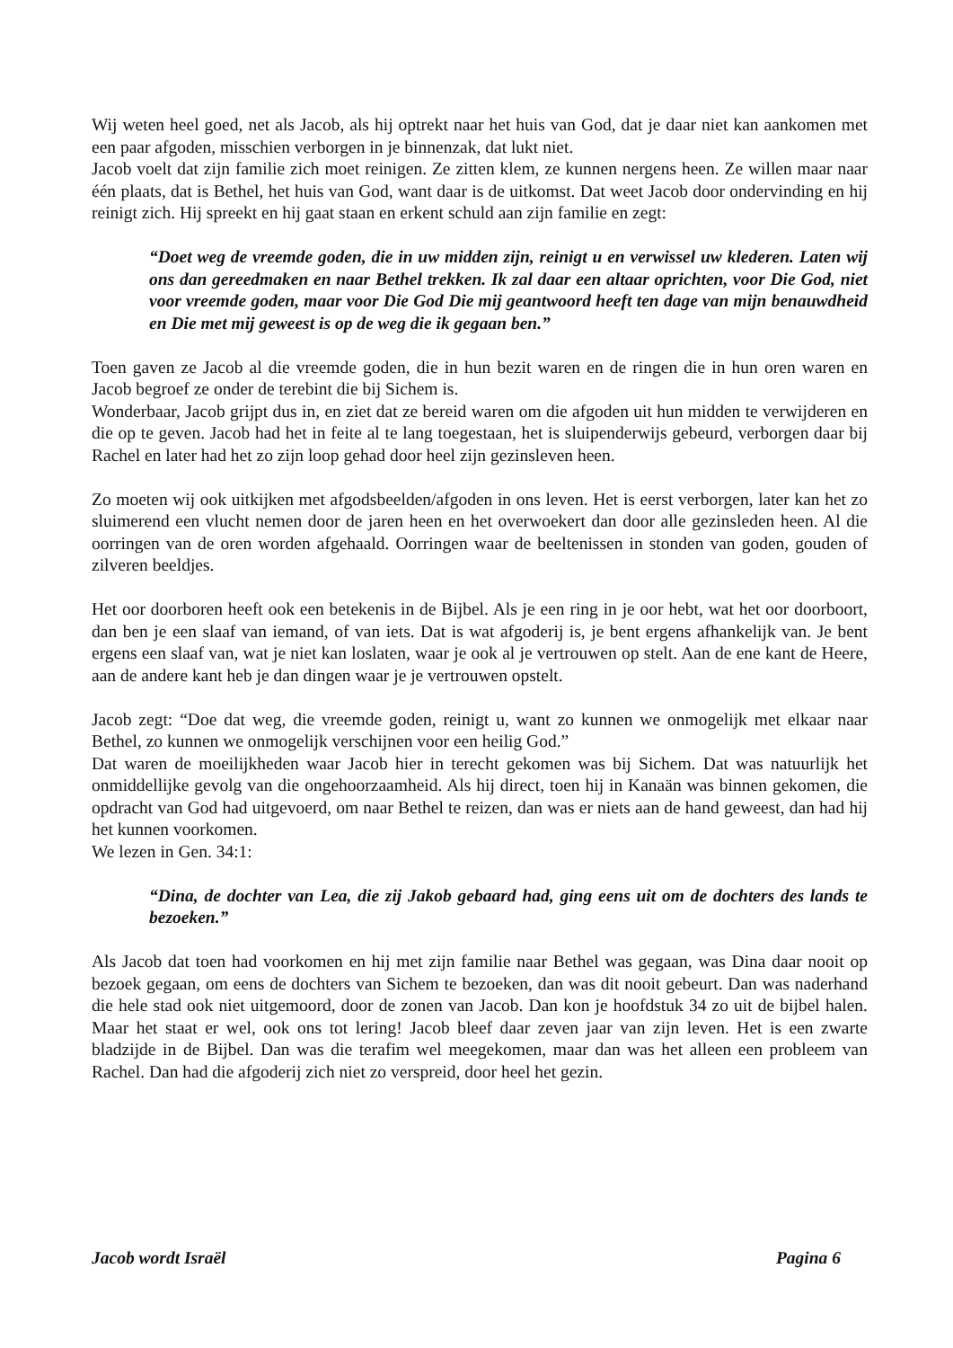Wij weten heel goed, net als Jacob, als hij optrekt naar het huis van God, dat je daar niet kan aankomen met een paar afgoden, misschien verborgen in je binnenzak, dat lukt niet.
Jacob voelt dat zijn familie zich moet reinigen. Ze zitten klem, ze kunnen nergens heen. Ze willen maar naar één plaats, dat is Bethel, het huis van God, want daar is de uitkomst. Dat weet Jacob door ondervinding en hij reinigt zich. Hij spreekt en hij gaat staan en erkent schuld aan zijn familie en zegt:
“Doet weg de vreemde goden, die in uw midden zijn, reinigt u en verwissel uw klederen. Laten wij ons dan gereedmaken en naar Bethel trekken. Ik zal daar een altaar oprichten, voor Die God, niet voor vreemde goden, maar voor Die God Die mij geantwoord heeft ten dage van mijn benauwdheid en Die met mij geweest is op de weg die ik gegaan ben.”
Toen gaven ze Jacob al die vreemde goden, die in hun bezit waren en de ringen die in hun oren waren en Jacob begroef ze onder de terebint die bij Sichem is.
Wonderbaar, Jacob grijpt dus in, en ziet dat ze bereid waren om die afgoden uit hun midden te verwijderen en die op te geven. Jacob had het in feite al te lang toegestaan, het is sluipenderwijs gebeurd, verborgen daar bij Rachel en later had het zo zijn loop gehad door heel zijn gezinsleven heen.
Zo moeten wij ook uitkijken met afgodsbeelden/afgoden in ons leven. Het is eerst verborgen, later kan het zo sluimerend een vlucht nemen door de jaren heen en het overwoekert dan door alle gezinsleden heen. Al die oorringen van de oren worden afgehaald. Oorringen waar de beeltenissen in stonden van goden, gouden of zilveren beeldjes.
Het oor doorboren heeft ook een betekenis in de Bijbel. Als je een ring in je oor hebt, wat het oor doorboort, dan ben je een slaaf van iemand, of van iets. Dat is wat afgoderij is, je bent ergens afhankelijk van. Je bent ergens een slaaf van, wat je niet kan loslaten, waar je ook al je vertrouwen op stelt. Aan de ene kant de Heere, aan de andere kant heb je dan dingen waar je je vertrouwen opstelt.
Jacob zegt: “Doe dat weg, die vreemde goden, reinigt u, want zo kunnen we onmogelijk met elkaar naar Bethel, zo kunnen we onmogelijk verschijnen voor een heilig God.”
Dat waren de moeilijkheden waar Jacob hier in terecht gekomen was bij Sichem. Dat was natuurlijk het onmiddellijke gevolg van die ongehoorzaamheid. Als hij direct, toen hij in Kanaän was binnen gekomen, die opdracht van God had uitgevoerd, om naar Bethel te reizen, dan was er niets aan de hand geweest, dan had hij het kunnen voorkomen.
We lezen in Gen. 34:1:
“Dina, de dochter van Lea, die zij Jakob gebaard had, ging eens uit om de dochters des lands te bezoeken.”
Als Jacob dat toen had voorkomen en hij met zijn familie naar Bethel was gegaan, was Dina daar nooit op bezoek gegaan, om eens de dochters van Sichem te bezoeken, dan was dit nooit gebeurt. Dan was naderhand die hele stad ook niet uitgemoord, door de zonen van Jacob. Dan kon je hoofdstuk 34 zo uit de bijbel halen. Maar het staat er wel, ook ons tot lering! Jacob bleef daar zeven jaar van zijn leven. Het is een zwarte bladzijde in de Bijbel. Dan was die terafim wel meegekomen, maar dan was het alleen een probleem van Rachel. Dan had die afgoderij zich niet zo verspreid, door heel het gezin.
Jacob wordt Israël Pagina 6